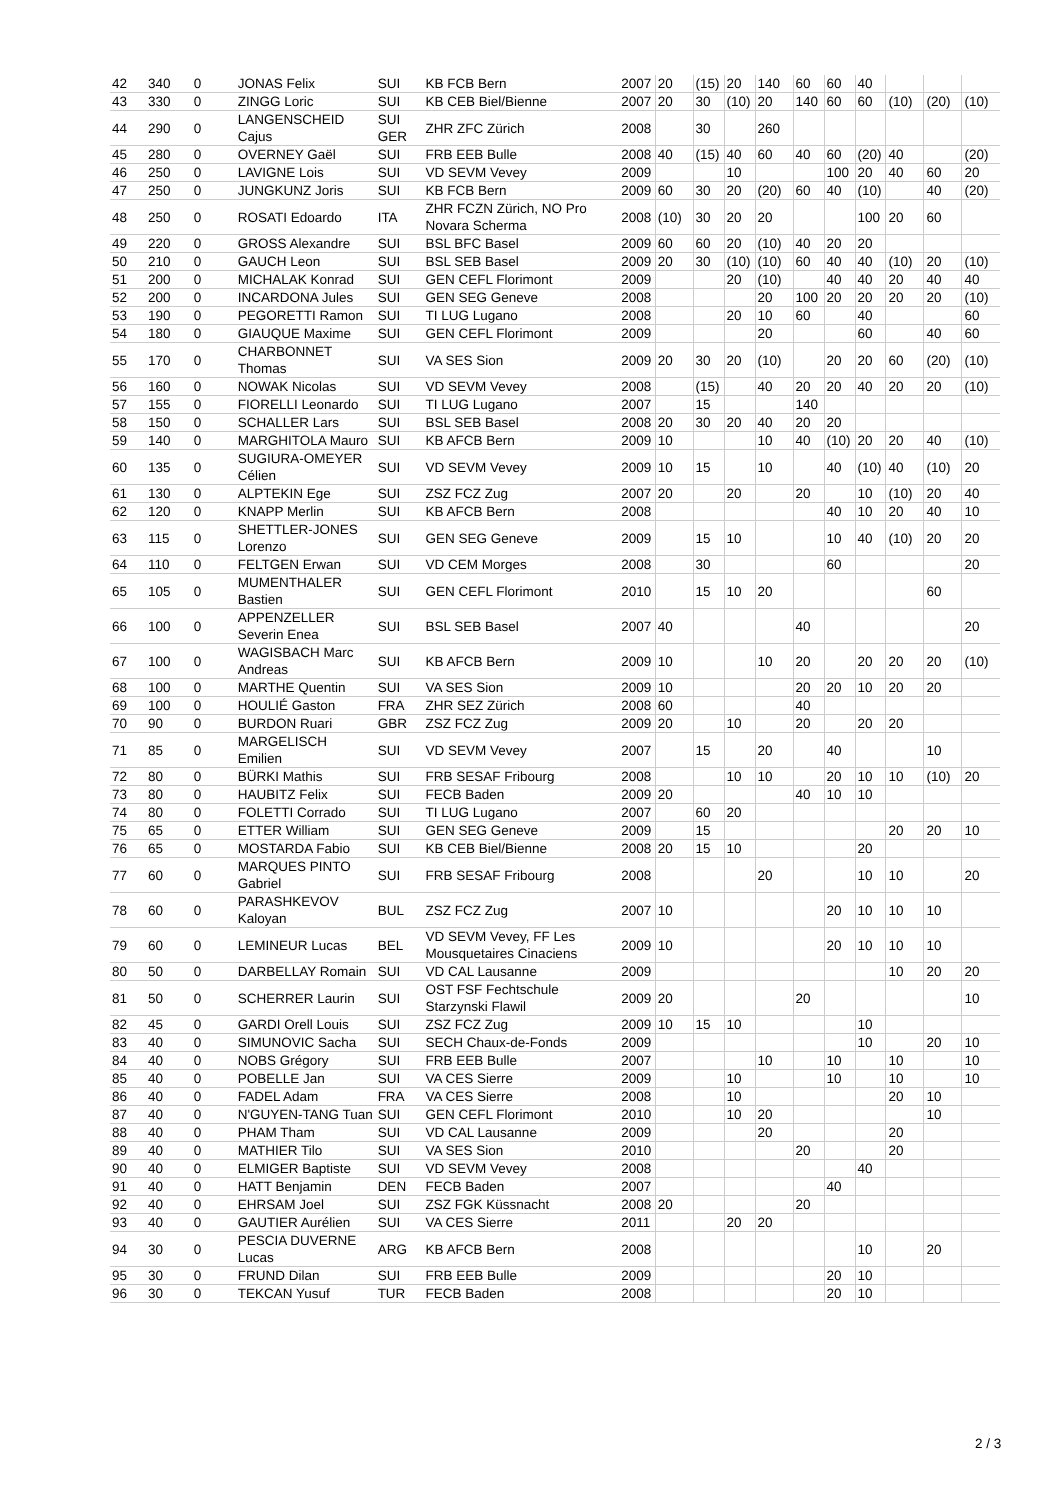| 42 | 340 | 0 | JONAS Felix | SUI | KB FCB Bern | 2007 | 20 | (15) | 20 | 140 | 60 | 60 | 40 | | | |
| 43 | 330 | 0 | ZINGG Loric | SUI | KB CEB Biel/Bienne | 2007 | 20 | 30 | (10) | 20 | 140 | 60 | 60 | (10) | (20) | (10) |
| 44 | 290 | 0 | LANGENSCHEID Cajus | SUI GER | ZHR ZFC Zürich | 2008 | | 30 | | 260 | | | | | | |
| 45 | 280 | 0 | OVERNEY Gaël | SUI | FRB EEB Bulle | 2008 | 40 | (15) | 40 | 60 | 40 | 60 | (20) | 40 | | (20) |
| 46 | 250 | 0 | LAVIGNE Lois | SUI | VD SEVM Vevey | 2009 | | | 10 | | | 100 | 20 | 40 | 60 | 20 |
| 47 | 250 | 0 | JUNGKUNZ Joris | SUI | KB FCB Bern | 2009 | 60 | 30 | 20 | (20) | 60 | 40 | (10) | | 40 | (20) |
| 48 | 250 | 0 | ROSATI Edoardo | ITA | ZHR FCZN Zürich, NO Pro Novara Scherma | 2008 | (10) | 30 | 20 | 20 | | | 100 | 20 | 60 | |
| 49 | 220 | 0 | GROSS Alexandre | SUI | BSL BFC Basel | 2009 | 60 | 60 | 20 | (10) | 40 | 20 | 20 | | | |
| 50 | 210 | 0 | GAUCH Leon | SUI | BSL SEB Basel | 2009 | 20 | 30 | (10) | (10) | 60 | 40 | 40 | (10) | 20 | (10) |
| 51 | 200 | 0 | MICHALAK Konrad | SUI | GEN CEFL Florimont | 2009 | | | 20 | (10) | | 40 | 40 | 20 | 40 | 40 |
| 52 | 200 | 0 | INCARDONA Jules | SUI | GEN SEG Geneve | 2008 | | | | 20 | 100 | 20 | 20 | 20 | 20 | (10) |
| 53 | 190 | 0 | PEGORETTI Ramon | SUI | TI LUG Lugano | 2008 | | | 20 | 10 | 60 | | 40 | | | 60 |
| 54 | 180 | 0 | GIAUQUE Maxime | SUI | GEN CEFL Florimont | 2009 | | | | 20 | | | 60 | | 40 | 60 |
| 55 | 170 | 0 | CHARBONNET Thomas | SUI | VA SES Sion | 2009 | 20 | 30 | 20 | (10) | | 20 | 20 | 60 | (20) | (10) |
| 56 | 160 | 0 | NOWAK Nicolas | SUI | VD SEVM Vevey | 2008 | | (15) | | 40 | 20 | 20 | 40 | 20 | 20 | (10) |
| 57 | 155 | 0 | FIORELLI Leonardo | SUI | TI LUG Lugano | 2007 | | 15 | | | 140 | | | | | |
| 58 | 150 | 0 | SCHALLER Lars | SUI | BSL SEB Basel | 2008 | 20 | 30 | 20 | 40 | 20 | 20 | | | | |
| 59 | 140 | 0 | MARGHITOLA Mauro | SUI | KB AFCB Bern | 2009 | 10 | | | 10 | 40 | (10) | 20 | 20 | 40 | (10) |
| 60 | 135 | 0 | SUGIURA-OMEYER Célien | SUI | VD SEVM Vevey | 2009 | 10 | 15 | | 10 | | 40 | (10) | 40 | (10) | 20 |
| 61 | 130 | 0 | ALPTEKIN Ege | SUI | ZSZ FCZ Zug | 2007 | 20 | | 20 | | 20 | | 10 | (10) | 20 | 40 |
| 62 | 120 | 0 | KNAPP Merlin | SUI | KB AFCB Bern | 2008 | | | | | | 40 | 10 | 20 | 40 | 10 |
| 63 | 115 | 0 | SHETTLER-JONES Lorenzo | SUI | GEN SEG Geneve | 2009 | | 15 | 10 | | | 10 | 40 | (10) | 20 | 20 |
| 64 | 110 | 0 | FELTGEN Erwan | SUI | VD CEM Morges | 2008 | | 30 | | | | 60 | | | | 20 |
| 65 | 105 | 0 | MUMENTHALER Bastien | SUI | GEN CEFL Florimont | 2010 | | 15 | 10 | 20 | | | | | 60 | |
| 66 | 100 | 0 | APPENZELLER Severin Enea | SUI | BSL SEB Basel | 2007 | 40 | | | | 40 | | | | | 20 |
| 67 | 100 | 0 | WAGISBACH Marc Andreas | SUI | KB AFCB Bern | 2009 | 10 | | | 10 | 20 | | 20 | 20 | 20 | (10) |
| 68 | 100 | 0 | MARTHE Quentin | SUI | VA SES Sion | 2009 | 10 | | | | 20 | 20 | 10 | 20 | 20 | |
| 69 | 100 | 0 | HOULIÉ Gaston | FRA | ZHR SEZ Zürich | 2008 | 60 | | | | 40 | | | | | |
| 70 | 90 | 0 | BURDON Ruari | GBR | ZSZ FCZ Zug | 2009 | 20 | | 10 | | 20 | | 20 | 20 | | |
| 71 | 85 | 0 | MARGELISCH Emilien | SUI | VD SEVM Vevey | 2007 | | 15 | | 20 | | 40 | | | 10 | |
| 72 | 80 | 0 | BÜRKI Mathis | SUI | FRB SESAF Fribourg | 2008 | | | 10 | 10 | | 20 | 10 | 10 | (10) | 20 |
| 73 | 80 | 0 | HAUBITZ Felix | SUI | FECB Baden | 2009 | 20 | | | | 40 | 10 | 10 | | | |
| 74 | 80 | 0 | FOLETTI Corrado | SUI | TI LUG Lugano | 2007 | | 60 | 20 | | | | | | | |
| 75 | 65 | 0 | ETTER William | SUI | GEN SEG Geneve | 2009 | | 15 | | | | | | 20 | 20 | 10 |
| 76 | 65 | 0 | MOSTARDA Fabio | SUI | KB CEB Biel/Bienne | 2008 | 20 | 15 | 10 | | | | 20 | | | |
| 77 | 60 | 0 | MARQUES PINTO Gabriel | SUI | FRB SESAF Fribourg | 2008 | | | | 20 | | | 10 | 10 | | 20 |
| 78 | 60 | 0 | PARASHKEVOV Kaloyan | BUL | ZSZ FCZ Zug | 2007 | 10 | | | | | 20 | 10 | 10 | 10 | |
| 79 | 60 | 0 | LEMINEUR Lucas | BEL | VD SEVM Vevey, FF Les Mousquetaires Cinaciens | 2009 | 10 | | | | | 20 | 10 | 10 | 10 | |
| 80 | 50 | 0 | DARBELLAY Romain | SUI | VD CAL Lausanne | 2009 | | | | | | | | 10 | 20 | 20 |
| 81 | 50 | 0 | SCHERRER Laurin | SUI | OST FSF Fechtschule Starzynski Flawil | 2009 | 20 | | | | 20 | | | | | 10 |
| 82 | 45 | 0 | GARDI Orell Louis | SUI | ZSZ FCZ Zug | 2009 | 10 | 15 | 10 | | | | 10 | | | |
| 83 | 40 | 0 | SIMUNOVIC Sacha | SUI | SECH Chaux-de-Fonds | 2009 | | | | | | | 10 | | 20 | 10 |
| 84 | 40 | 0 | NOBS Grégory | SUI | FRB EEB Bulle | 2007 | | | | 10 | | 10 | | 10 | | 10 |
| 85 | 40 | 0 | POBELLE Jan | SUI | VA CES Sierre | 2009 | | | 10 | | | 10 | | 10 | | 10 |
| 86 | 40 | 0 | FADEL Adam | FRA | VA CES Sierre | 2008 | | | 10 | | | | | 20 | 10 | |
| 87 | 40 | 0 | N'GUYEN-TANG Tuan | SUI | GEN CEFL Florimont | 2010 | | | 10 | 20 | | | | | 10 | |
| 88 | 40 | 0 | PHAM Tham | SUI | VD CAL Lausanne | 2009 | | | | 20 | | | | 20 | | |
| 89 | 40 | 0 | MATHIER Tilo | SUI | VA SES Sion | 2010 | | | | | 20 | | | 20 | | |
| 90 | 40 | 0 | ELMIGER Baptiste | SUI | VD SEVM Vevey | 2008 | | | | | | | 40 | | | |
| 91 | 40 | 0 | HATT Benjamin | DEN | FECB Baden | 2007 | | | | | | 40 | | | | |
| 92 | 40 | 0 | EHRSAM Joel | SUI | ZSZ FGK Küssnacht | 2008 | 20 | | | | 20 | | | | | |
| 93 | 40 | 0 | GAUTIER Aurélien | SUI | VA CES Sierre | 2011 | | | 20 | 20 | | | | | | |
| 94 | 30 | 0 | PESCIA DUVERNE Lucas | ARG | KB AFCB Bern | 2008 | | | | | | | 10 | | 20 | |
| 95 | 30 | 0 | FRUND Dilan | SUI | FRB EEB Bulle | 2009 | | | | | | 20 | 10 | | | |
| 96 | 30 | 0 | TEKCAN Yusuf | TUR | FECB Baden | 2008 | | | | | | 20 | 10 | | | |
2 / 3